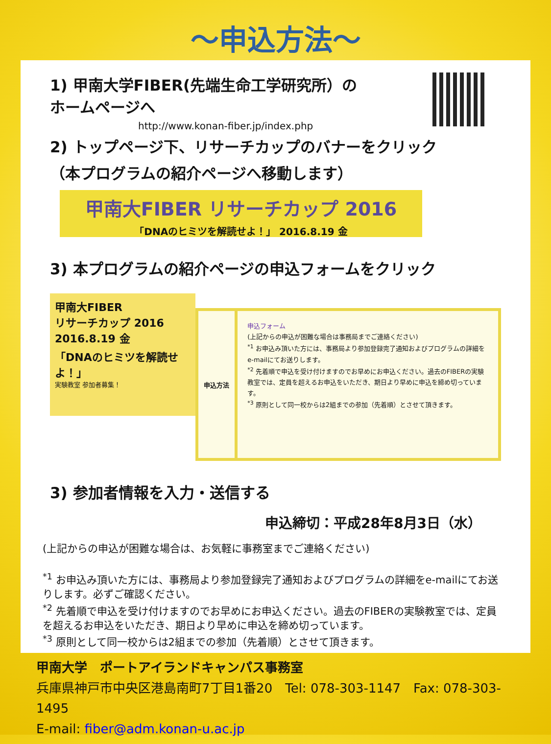～申込方法～
1) 甲南大学FIBER(先端生命工学研究所）の
ホームページへ
http://www.konan-fiber.jp/index.php
2) トップページ下、リサーチカップのバナーをクリック
（本プログラムの紹介ページへ移動します）
甲南大FIBER リサーチカップ 2016
「DNAのヒミツを解読せよ！」 2016.8.19 金
3) 本プログラムの紹介ページの申込フォームをクリック
甲南大FIBER
リサーチカップ 2016
2016.8.19 金
「DNAのヒミツを解読せよ！」
実験教室 参加者募集！
申込方法
申込フォーム
(上記からの申込が困難な場合は事務局までご連絡ください)
<sup>*1</sup> お申込み頂いた方には、事務局より参加登録完了通知およびプログラムの詳細をe-mailにてお送りします。
<sup>*2</sup> 先着順で申込を受け付けますのでお早めにお申込ください。過去のFIBERの実験教室では、定員を超えるお申込をいただき、期日より早めに申込を締め切っています。
<sup>*3</sup> 原則として同一校からは2組までの参加（先着順）とさせて頂きます。
3) 参加者情報を入力・送信する
申込締切：平成28年8月3日（水）
(上記からの申込が困難な場合は、お気軽に事務室までご連絡ください)
<sup>*1</sup> お申込み頂いた方には、事務局より参加登録完了通知およびプログラムの詳細をe-mailにてお送りします。必ずご確認ください。
<sup>*2</sup> 先着順で申込を受け付けますのでお早めにお申込ください。過去のFIBERの実験教室では、定員を超えるお申込をいただき、期日より早めに申込を締め切っています。
<sup>*3</sup> 原則として同一校からは2組までの参加（先着順）とさせて頂きます。
甲南大学　ポートアイランドキャンパス事務室
兵庫県神戸市中央区港島南町7丁目1番20　Tel: 078-303-1147　Fax: 078-303-1495
E-mail: fiber@adm.konan-u.ac.jp